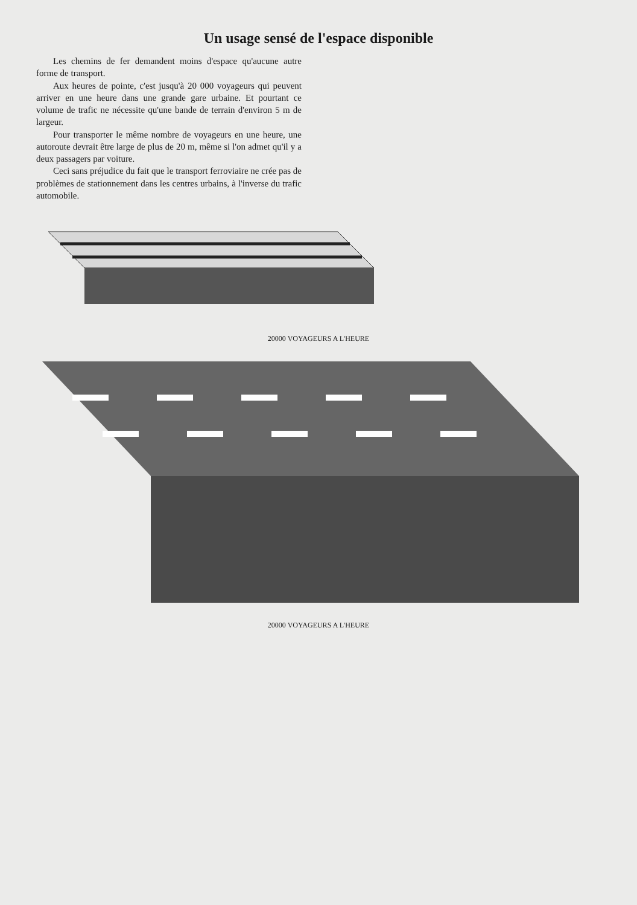Un usage sensé de l'espace disponible
Les chemins de fer demandent moins d'espace qu'aucune autre forme de transport.
Aux heures de pointe, c'est jusqu'à 20 000 voyageurs qui peuvent arriver en une heure dans une grande gare urbaine. Et pourtant ce volume de trafic ne nécessite qu'une bande de terrain d'environ 5 m de largeur.
Pour transporter le même nombre de voyageurs en une heure, une autoroute devrait être large de plus de 20 m, même si l'on admet qu'il y a deux passagers par voiture.
Ceci sans préjudice du fait que le transport ferroviaire ne crée pas de problèmes de stationnement dans les centres urbains, à l'inverse du trafic automobile.
20000 VOYAGEURS A L'HEURE
20000 VOYAGEURS A L'HEURE